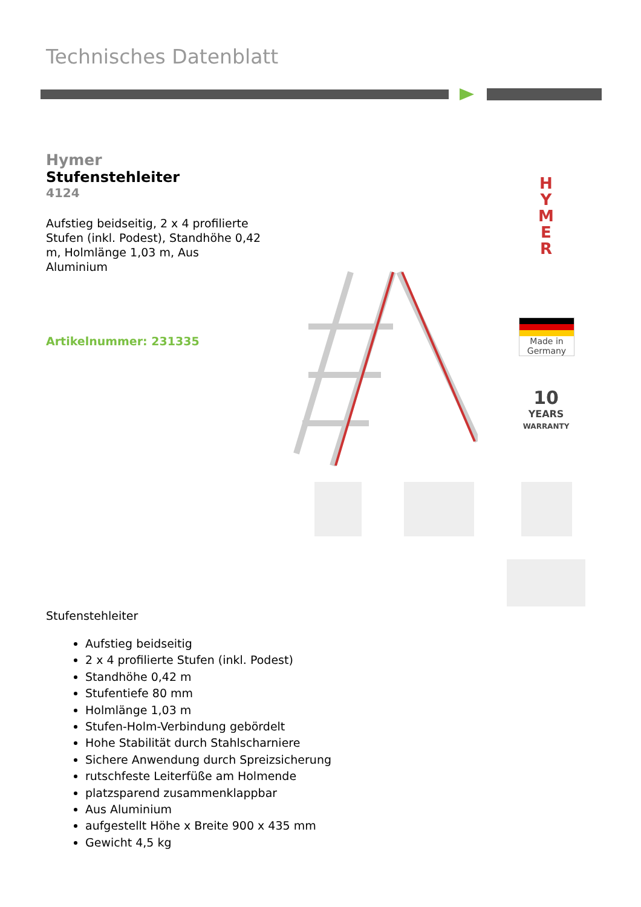Technisches Datenblatt
Hymer
Stufenstehleiter
4124
Aufstieg beidseitig, 2 x 4 profilierte Stufen (inkl. Podest), Standhöhe 0,42 m, Holmlänge 1,03 m, Aus Aluminium
Artikelnummer: 231335
H Y M E R
Made in
Germany
10
YEARS
WARRANTY
Stufenstehleiter
Aufstieg beidseitig
2 x 4 profilierte Stufen (inkl. Podest)
Standhöhe 0,42 m
Stufentiefe 80 mm
Holmlänge 1,03 m
Stufen-Holm-Verbindung gebördelt
Hohe Stabilität durch Stahlscharniere
Sichere Anwendung durch Spreizsicherung
rutschfeste Leiterfüße am Holmende
platzsparend zusammenklappbar
Aus Aluminium
aufgestellt Höhe x Breite 900 x 435 mm
Gewicht 4,5 kg